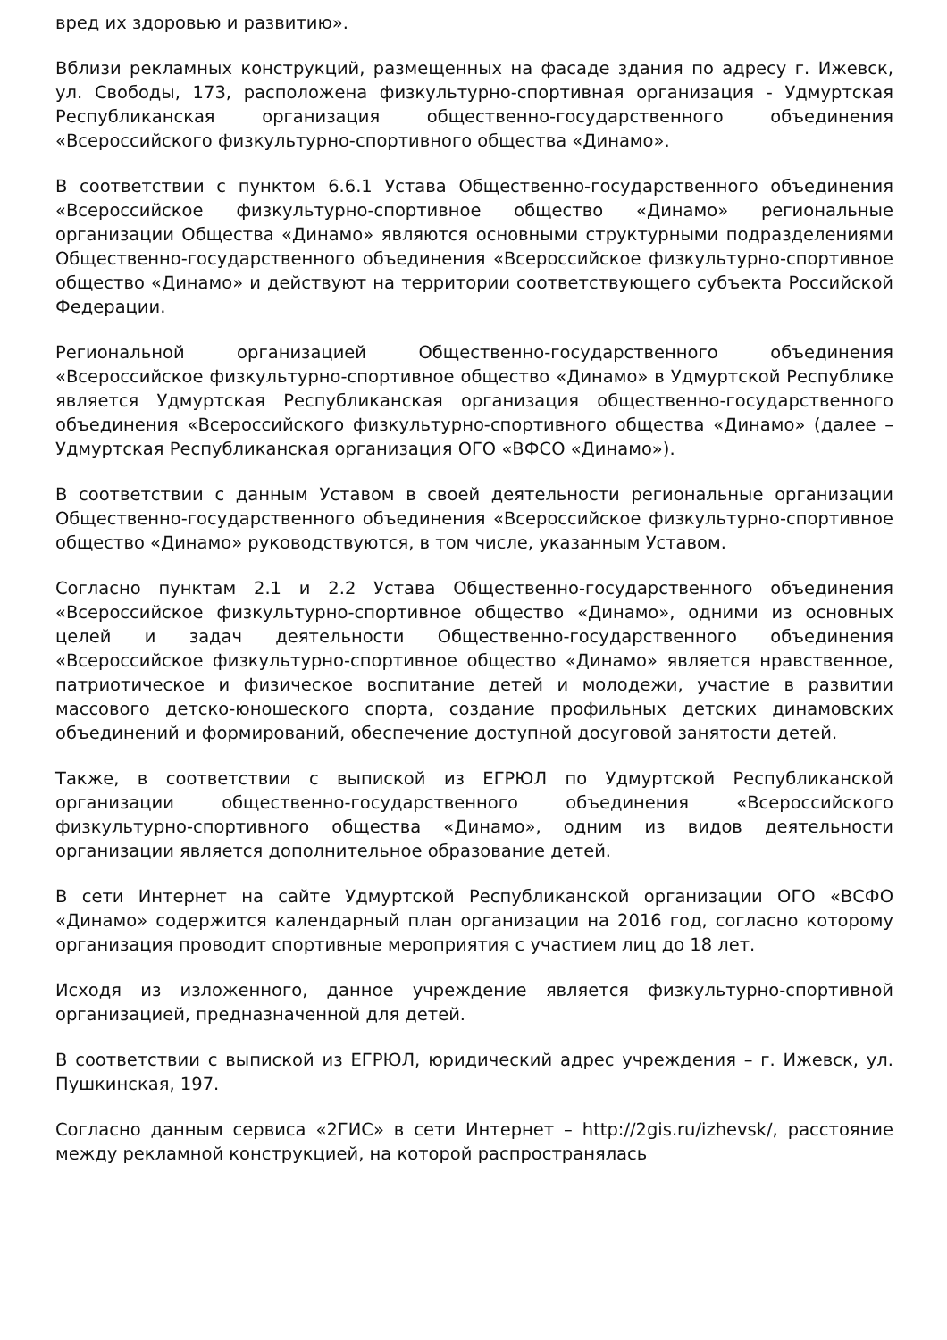вред их здоровью и развитию».
Вблизи рекламных конструкций, размещенных на фасаде здания по адресу г. Ижевск, ул. Свободы, 173, расположена физкультурно-спортивная организация - Удмуртская Республиканская организация общественно-государственного объединения «Всероссийского физкультурно-спортивного общества «Динамо».
В соответствии с пунктом 6.6.1 Устава Общественно-государственного объединения «Всероссийское физкультурно-спортивное общество «Динамо» региональные организации Общества «Динамо» являются основными структурными подразделениями Общественно-государственного объединения «Всероссийское физкультурно-спортивное общество «Динамо» и действуют на территории соответствующего субъекта Российской Федерации.
Региональной организацией Общественно-государственного объединения «Всероссийское физкультурно-спортивное общество «Динамо» в Удмуртской Республике является Удмуртская Республиканская организация общественно-государственного объединения «Всероссийского физкультурно-спортивного общества «Динамо» (далее – Удмуртская Республиканская организация ОГО «ВФСО «Динамо»).
В соответствии с данным Уставом в своей деятельности региональные организации Общественно-государственного объединения «Всероссийское физкультурно-спортивное общество «Динамо» руководствуются, в том числе, указанным Уставом.
Согласно пунктам 2.1 и 2.2 Устава Общественно-государственного объединения «Всероссийское физкультурно-спортивное общество «Динамо», одними из основных целей и задач деятельности Общественно-государственного объединения «Всероссийское физкультурно-спортивное общество «Динамо» является нравственное, патриотическое и физическое воспитание детей и молодежи, участие в развитии массового детско-юношеского спорта, создание профильных детских динамовских объединений и формирований, обеспечение доступной досуговой занятости детей.
Также, в соответствии с выпиской из ЕГРЮЛ по Удмуртской Республиканской организации общественно-государственного объединения «Всероссийского физкультурно-спортивного общества «Динамо», одним из видов деятельности организации является дополнительное образование детей.
В сети Интернет на сайте Удмуртской Республиканской организации ОГО «ВСФО «Динамо» содержится календарный план организации на 2016 год, согласно которому организация проводит спортивные мероприятия с участием лиц до 18 лет.
Исходя из изложенного, данное учреждение является физкультурно-спортивной организацией, предназначенной для детей.
В соответствии с выпиской из ЕГРЮЛ, юридический адрес учреждения – г. Ижевск, ул. Пушкинская, 197.
Согласно данным сервиса «2ГИС» в сети Интернет – http://2gis.ru/izhevsk/, расстояние между рекламной конструкцией, на которой распространялась